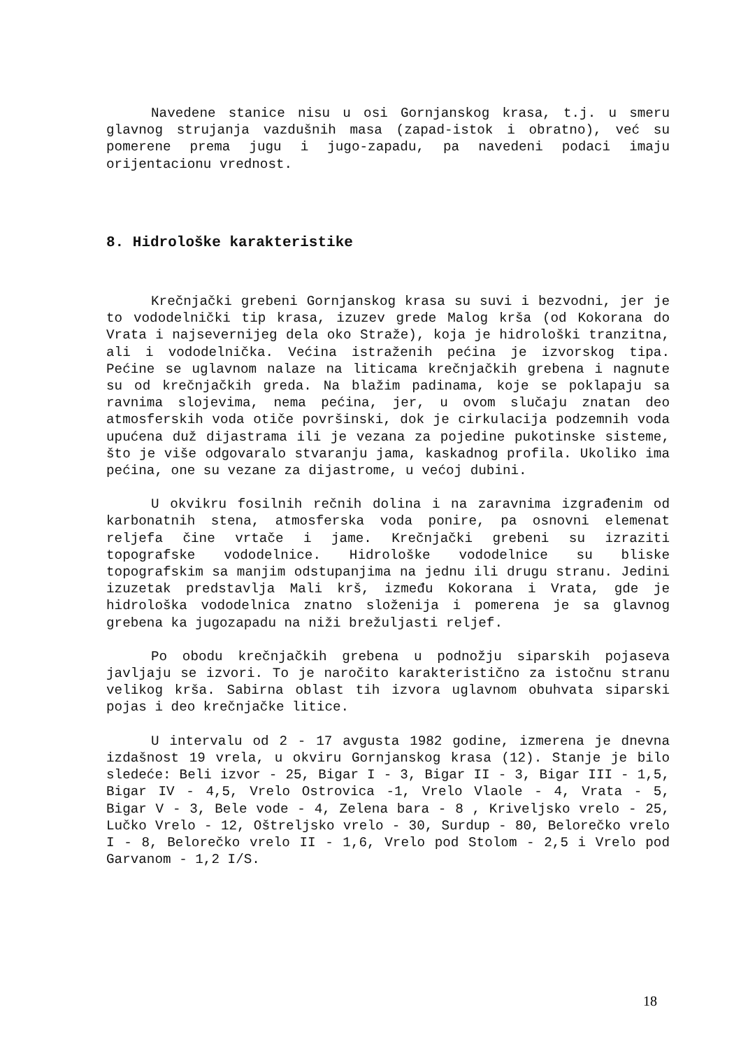Navedene stanice nisu u osi Gornjanskog krasa, t.j. u smeru glavnog strujanja vazdušnih masa (zapad-istok i obratno), već su pomerene prema jugu i jugo-zapadu, pa navedeni podaci imaju orijentacionu vrednost.
8. Hidrološke karakteristike
Krečnjački grebeni Gornjanskog krasa su suvi i bezvodni, jer je to vododelnički tip krasa, izuzev grede Malog krša (od Kokorana do Vrata i najsevernijeg dela oko Straže), koja je hidrološki tranzitna, ali i vododelnička. Većina istraženih pećina je izvorskog tipa. Pećine se uglavnom nalaze na liticama krečnjačkih grebena i nagnute su od krečnjačkih greda. Na blažim padinama, koje se poklapaju sa ravnima slojevima, nema pećina, jer, u ovom slučaju znatan deo atmosferskih voda otiče površinski, dok je cirkulacija podzemnih voda upućena duž dijastrama ili je vezana za pojedine pukotinske sisteme, što je više odgovaralo stvaranju jama, kaskadnog profila. Ukoliko ima pećina, one su vezane za dijastrome, u većoj dubini.
U okvikru fosilnih rečnih dolina i na zaravnima izgrađenim od karbonatnih stena, atmosferska voda ponire, pa osnovni elemenat reljefa čine vrtače i jame. Krečnjački grebeni su izraziti topografske vododelnice. Hidrološke vododelnice su bliske topografskim sa manjim odstupanjima na jednu ili drugu stranu. Jedini izuzetak predstavlja Mali krš, između Kokorana i Vrata, gde je hidrološka vododelnica znatno složenija i pomerena je sa glavnog grebena ka jugozapadu na niži brežuljasti reljef.
Po obodu krečnjačkih grebena u podnožju siparskih pojaseva javljaju se izvori. To je naročito karakteristično za istočnu stranu velikog krša. Sabirna oblast tih izvora uglavnom obuhvata siparski pojas i deo krečnjačke litice.
U intervalu od 2 - 17 avgusta 1982 godine, izmerena je dnevna izdašnost 19 vrela, u okviru Gornjanskog krasa (12). Stanje je bilo sledeće: Beli izvor - 25, Bigar I - 3, Bigar II - 3, Bigar III - 1,5, Bigar IV - 4,5, Vrelo Ostrovica -1, Vrelo Vlaole - 4, Vrata - 5, Bigar V - 3, Bele vode - 4, Zelena bara - 8 , Kriveljsko vrelo - 25, Lučko Vrelo - 12, Oštreljsko vrelo - 30, Surdup - 80, Belorečko vrelo I - 8, Belorečko vrelo II - 1,6, Vrelo pod Stolom - 2,5 i Vrelo pod Garvanom - 1,2 I/S.
18